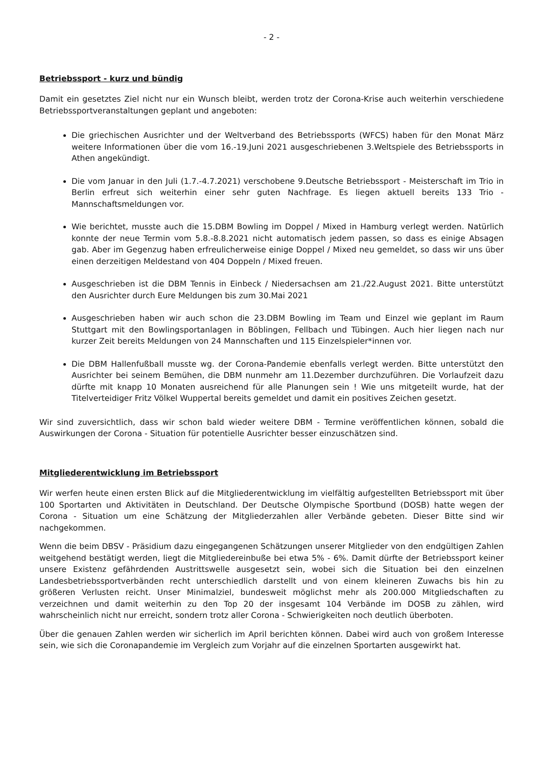- 2 -
Betriebssport - kurz und bündig
Damit ein gesetztes Ziel nicht nur ein Wunsch bleibt, werden trotz der Corona-Krise auch weiterhin verschiedene Betriebssportveranstaltungen geplant und angeboten:
Die griechischen Ausrichter und der Weltverband des Betriebssports (WFCS) haben für den Monat März weitere Informationen über die vom 16.-19.Juni 2021 ausgeschriebenen 3.Weltspiele des Betriebssports in Athen angekündigt.
Die vom Januar in den Juli (1.7.-4.7.2021) verschobene 9.Deutsche Betriebssport - Meisterschaft im Trio in Berlin erfreut sich weiterhin einer sehr guten Nachfrage. Es liegen aktuell bereits 133 Trio - Mannschaftsmeldungen vor.
Wie berichtet, musste auch die 15.DBM Bowling im Doppel / Mixed in Hamburg verlegt werden. Natürlich konnte der neue Termin vom 5.8.-8.8.2021 nicht automatisch jedem passen, so dass es einige Absagen gab. Aber im Gegenzug haben erfreulicherweise einige Doppel / Mixed neu gemeldet, so dass wir uns über einen derzeitigen Meldestand von 404 Doppeln / Mixed freuen.
Ausgeschrieben ist die DBM Tennis in Einbeck / Niedersachsen am 21./22.August 2021. Bitte unterstützt den Ausrichter durch Eure Meldungen bis zum 30.Mai 2021
Ausgeschrieben haben wir auch schon die 23.DBM Bowling im Team und Einzel wie geplant im Raum Stuttgart mit den Bowlingsportanlagen in Böblingen, Fellbach und Tübingen. Auch hier liegen nach nur kurzer Zeit bereits Meldungen von 24 Mannschaften und 115 Einzelspieler*innen vor.
Die DBM Hallenfußball musste wg. der Corona-Pandemie ebenfalls verlegt werden. Bitte unterstützt den Ausrichter bei seinem Bemühen, die DBM nunmehr am 11.Dezember durchzuführen. Die Vorlaufzeit dazu dürfte mit knapp 10 Monaten ausreichend für alle Planungen sein ! Wie uns mitgeteilt wurde, hat der Titelverteidiger Fritz Völkel Wuppertal bereits gemeldet und damit ein positives Zeichen gesetzt.
Wir sind zuversichtlich, dass wir schon bald wieder weitere DBM - Termine veröffentlichen können, sobald die Auswirkungen der Corona - Situation für potentielle Ausrichter besser einzuschätzen sind.
Mitgliederentwicklung im Betriebssport
Wir werfen heute einen ersten Blick auf die Mitgliederentwicklung im vielfältig aufgestellten Betriebssport mit über 100 Sportarten und Aktivitäten in Deutschland. Der Deutsche Olympische Sportbund (DOSB) hatte wegen der Corona - Situation um eine Schätzung der Mitgliederzahlen aller Verbände gebeten. Dieser Bitte sind wir nachgekommen.
Wenn die beim DBSV - Präsidium dazu eingegangenen Schätzungen unserer Mitglieder von den endgültigen Zahlen weitgehend bestätigt werden, liegt die Mitgliedereinbuße bei etwa 5% - 6%. Damit dürfte der Betriebssport keiner unsere Existenz gefährdenden Austrittswelle ausgesetzt sein, wobei sich die Situation bei den einzelnen Landesbetriebssportverbänden recht unterschiedlich darstellt und von einem kleineren Zuwachs bis hin zu größeren Verlusten reicht. Unser Minimalziel, bundesweit möglichst mehr als 200.000 Mitgliedschaften zu verzeichnen und damit weiterhin zu den Top 20 der insgesamt 104 Verbände im DOSB zu zählen, wird wahrscheinlich nicht nur erreicht, sondern trotz aller Corona - Schwierigkeiten noch deutlich überboten.
Über die genauen Zahlen werden wir sicherlich im April berichten können. Dabei wird auch von großem Interesse sein, wie sich die Coronapandemie im Vergleich zum Vorjahr auf die einzelnen Sportarten ausgewirkt hat.